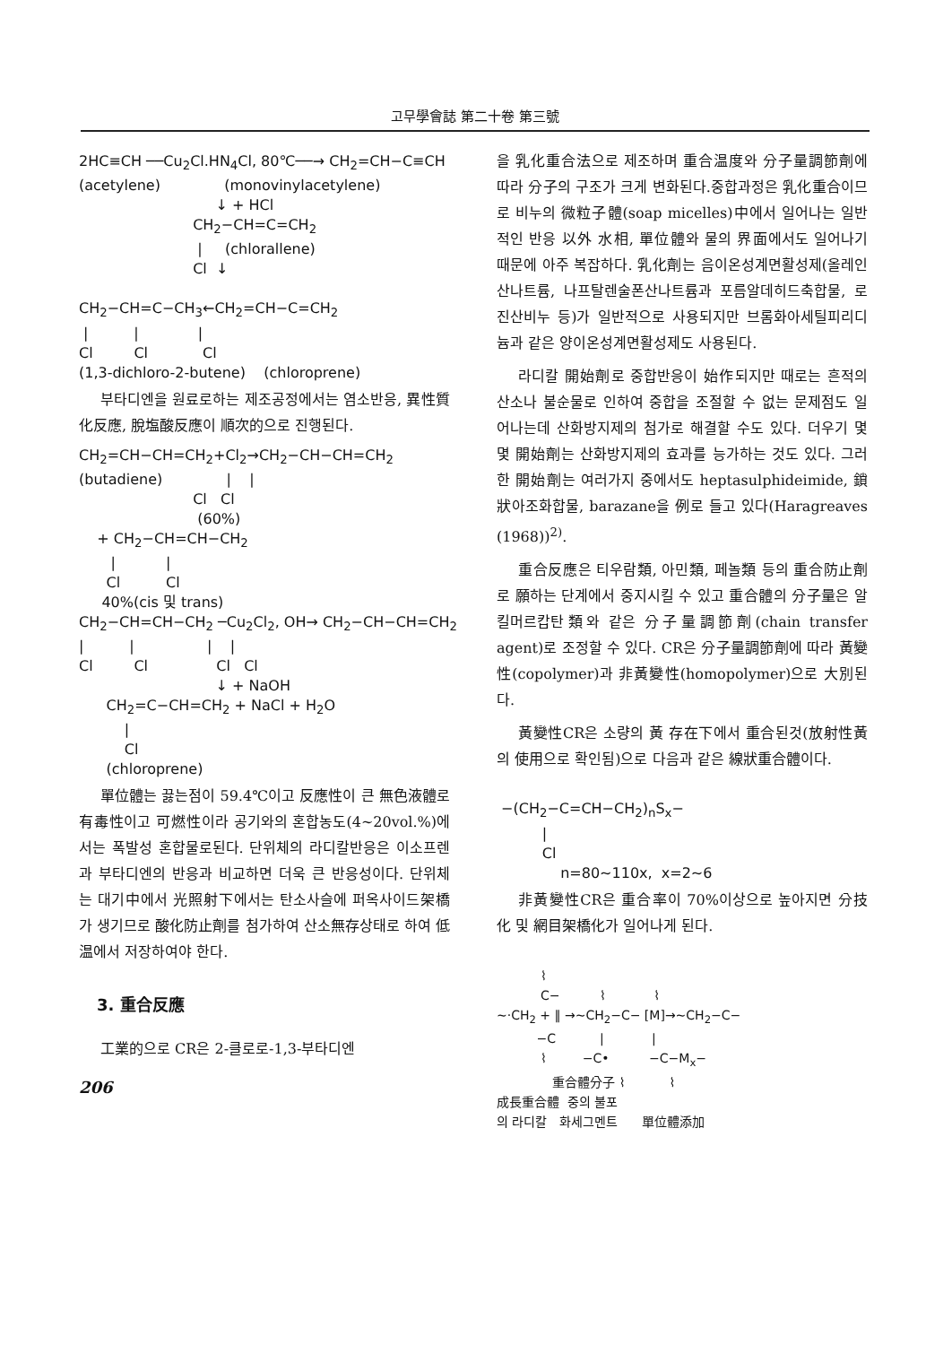고무學會誌 第二十卷 第三號
2HC≡CH ──Cu<sub>2</sub>Cl.HN<sub>4</sub>Cl, 80℃──→ CH<sub>2</sub>=CH−C≡CH (acetylene) (monovinylacetylene) ↓ + HCl CH<sub>2</sub>−CH=C=CH<sub>2</sub> | (chlorallene) Cl ↓ CH<sub>2</sub>−CH=C−CH<sub>3</sub>←CH<sub>2</sub>=CH−C=CH<sub>2</sub> | | | Cl Cl Cl (1,3-dichloro-2-butene) (chloroprene)
부타디엔을 원료로하는 제조공정에서는 염소반응, 異性質化反應, 脫塩酸反應이 順次的으로 진행된다.
CH<sub>2</sub>=CH−CH=CH<sub>2</sub>+Cl<sub>2</sub>→CH<sub>2</sub>−CH−CH=CH<sub>2</sub> (butadiene) | | Cl Cl (60%) + CH<sub>2</sub>−CH=CH−CH<sub>2</sub> | | Cl Cl 40%(cis 및 trans) CH<sub>2</sub>−CH=CH−CH<sub>2</sub> ─Cu<sub>2</sub>Cl<sub>2</sub>, OH→ CH<sub>2</sub>−CH−CH=CH<sub>2</sub> | | | | Cl Cl Cl Cl ↓ + NaOH CH<sub>2</sub>=C−CH=CH<sub>2</sub> + NaCl + H<sub>2</sub>O | Cl (chloroprene)
單位體는 끓는점이 59.4℃이고 反應性이 큰 無色液體로 有毒性이고 可燃性이라 공기와의 혼합농도(4∼20vol.%)에서는 폭발성 혼합물로된다. 단위체의 라디칼반응은 이소프렌과 부타디엔의 반응과 비교하면 더욱 큰 반응성이다. 단위체는 대기中에서 光照射下에서는 탄소사슬에 퍼옥사이드架橋가 생기므로 酸化防止劑를 첨가하여 산소無存상태로 하여 低温에서 저장하여야 한다.
3. 重合反應
工業的으로 CR은 2-클로로-1,3-부타디엔
206
을 乳化重合法으로 제조하며 重合温度와 分子量調節劑에 따라 分子의 구조가 크게 변화된다.중합과정은 乳化重合이므로 비누의 微粒子體(soap micelles)中에서 일어나는 일반적인 반응 以外 水相, 單位體와 물의 界面에서도 일어나기 때문에 아주 복잡하다. 乳化劑는 음이온성계면활성제(올레인산나트륨, 나프탈렌술폰산나트륨과 포름알데히드축합물, 로진산비누 등)가 일반적으로 사용되지만 브롬화아세틸피리디늄과 같은 양이온성계면활성제도 사용된다.
라디칼 開始劑로 중합반응이 始作되지만 때로는 흔적의 산소나 불순물로 인하여 중합을 조절할 수 없는 문제점도 일어나는데 산화방지제의 첨가로 해결할 수도 있다. 더우기 몇몇 開始劑는 산화방지제의 효과를 능가하는 것도 있다. 그러한 開始劑는 여러가지 중에서도 heptasulphideimide, 鎖狀아조화합물, barazane을 例로 들고 있다(Haragreaves (1968))<sup>2)</sup>.
重合反應은 티우람類, 아민類, 페놀類 등의 重合防止劑로 願하는 단계에서 중지시킬 수 있고 重合體의 分子量은 알킬머르캅탄類와 같은 分子量調節劑(chain transfer agent)로 조정할 수 있다. CR은 分子量調節劑에 따라 黃變性(copolymer)과 非黃變性(homopolymer)으로 大別된다.
黃變性CR은 소량의 黃 存在下에서 重合된것(放射性黃의 使用으로 확인됨)으로 다음과 같은 線狀重合體이다.
−(CH<sub>2</sub>−C=CH−CH<sub>2</sub>)<sub>n</sub>S<sub>x</sub>− | Cl n=80∼110x, x=2∼6
非黃變性CR은 重合率이 70%이상으로 높아지면 分技化 및 網目架橋化가 일어나게 된다.
⌇ C− ⌇ ⌇ ~·CH<sub>2</sub> + ‖ →~CH<sub>2</sub>−C− [M]→~CH<sub>2</sub>−C− −C | | ⌇ −C• −C−M<sub>x</sub>− 重合體分子 ⌇ ⌇ 成長重合體 중의 불포 의 라디칼 화세그멘트 單位體添加